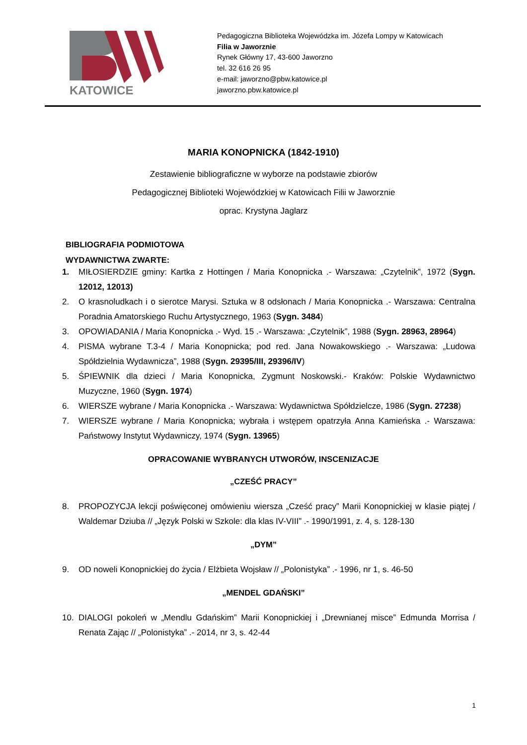KATOWICE
Pedagogiczna Biblioteka Wojewódzka im. Józefa Lompy w Katowicach
Filia w Jaworznie
Rynek Główny 17, 43-600 Jaworzno
tel. 32 616 26 95
e-mail: jaworzno@pbw.katowice.pl
jaworzno.pbw.katowice.pl
MARIA KONOPNICKA (1842-1910)
Zestawienie bibliograficzne w wyborze na podstawie zbiorów
Pedagogicznej Biblioteki Wojewódzkiej w Katowicach Filii w Jaworznie
oprac. Krystyna Jaglarz
BIBLIOGRAFIA PODMIOTOWA
WYDAWNICTWA ZWARTE:
1. MIŁOSIERDZIE gminy: Kartka z Hottingen / Maria Konopnicka .- Warszawa: „Czytelnik”, 1972 (Sygn. 12012, 12013)
2. O krasnoludkach i o sierotce Marysi. Sztuka w 8 odsłonach / Maria Konopnicka .- Warszawa: Centralna Poradnia Amatorskiego Ruchu Artystycznego, 1963 (Sygn. 3484)
3. OPOWIADANIA / Maria Konopnicka .- Wyd. 15 .- Warszawa: „Czytelnik”, 1988 (Sygn. 28963, 28964)
4. PISMA wybrane T.3-4 / Maria Konopnicka; pod red. Jana Nowakowskiego .- Warszawa: „Ludowa Spółdzielnia Wydawnicza”, 1988 (Sygn. 29395/III, 29396/IV)
5. ŚPIEWNIK dla dzieci / Maria Konopnicka, Zygmunt Noskowski.- Kraków: Polskie Wydawnictwo Muzyczne, 1960 (Sygn. 1974)
6. WIERSZE wybrane / Maria Konopnicka .- Warszawa: Wydawnictwa Spółdzielcze, 1986 (Sygn. 27238)
7. WIERSZE wybrane / Maria Konopnicka; wybrała i wstępem opatrzyła Anna Kamieńska .- Warszawa: Państwowy Instytut Wydawniczy, 1974 (Sygn. 13965)
OPRACOWANIE WYBRANYCH UTWORÓW, INSCENIZACJE
„CZEŚĆ PRACY”
8. PROPOZYCJA lekcji poświęconej omówieniu wiersza „Cześć pracy” Marii Konopnickiej w klasie piątej / Waldemar Dziuba // „Język Polski w Szkole: dla klas IV-VIII” .- 1990/1991, z. 4, s. 128-130
„DYM”
9. OD noweli Konopnickiej do życia / Elżbieta Wojsław // „Polonistyka” .- 1996, nr 1, s. 46-50
„MENDEL GDAŃSKI”
10. DIALOGI pokoleń w „Mendlu Gdańskim” Marii Konopnickiej i „Drewnianej misce” Edmunda Morrisa / Renata Zając // „Polonistyka” .- 2014, nr 3, s. 42-44
1